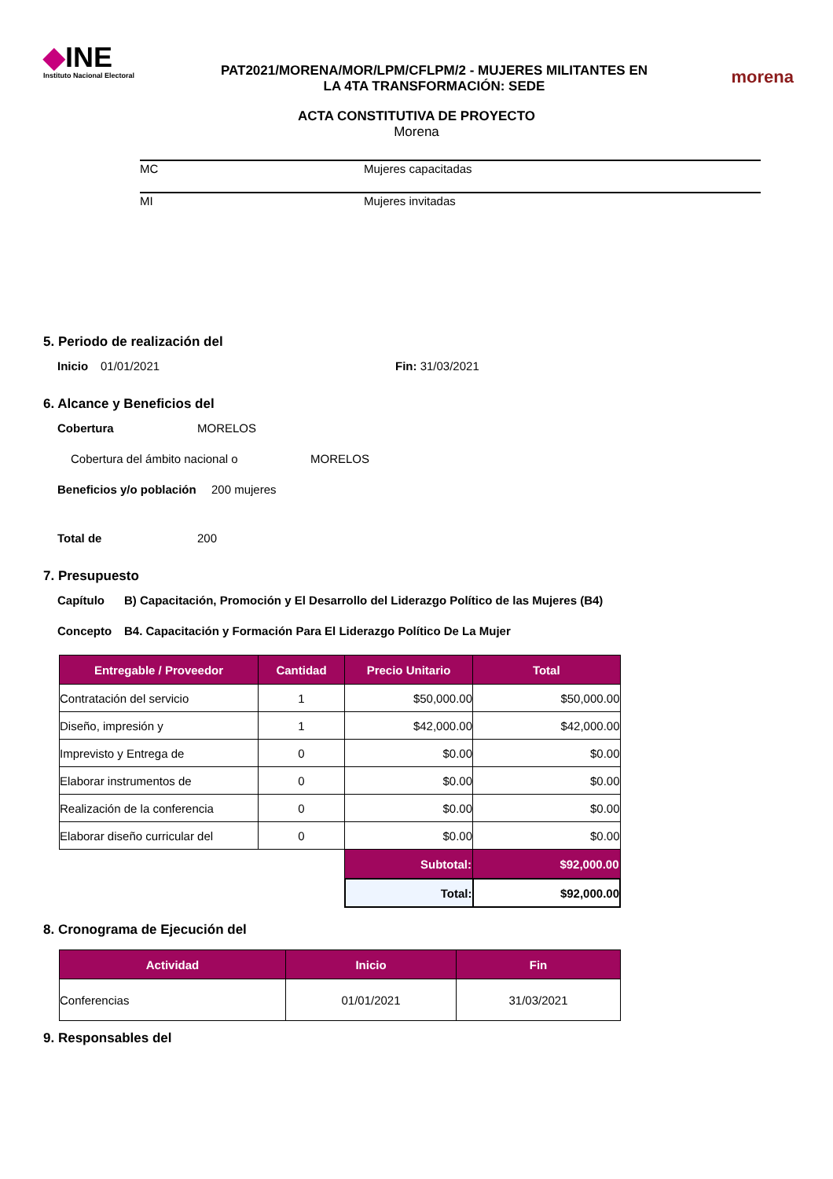◆INE
Instituto Nacional Electoral
PAT2021/MORENA/MOR/LPM/CFLPM/2 - MUJERES MILITANTES EN
LA 4TA TRANSFORMACIÓN: SEDE
morena
ACTA CONSTITUTIVA DE PROYECTO
Morena
MC Mujeres capacitadas
MI Mujeres invitadas
5. Periodo de realización del
Inicio 01/01/2021 Fin: 31/03/2021
6. Alcance y Beneficios del
Cobertura MORELOS
Cobertura del ámbito nacional o MORELOS
Beneficios y/o población 200 mujeres
Total de 200
7. Presupuesto
Capítulo B) Capacitación, Promoción y El Desarrollo del Liderazgo Político de las Mujeres (B4)
Concepto B4. Capacitación y Formación Para El Liderazgo Político De La Mujer
| Entregable / Proveedor | Cantidad | Precio Unitario | Total |
| --- | --- | --- | --- |
| Contratación del servicio | 1 | $50,000.00 | $50,000.00 |
| Diseño, impresión y | 1 | $42,000.00 | $42,000.00 |
| Imprevisto y Entrega de | 0 | $0.00 | $0.00 |
| Elaborar instrumentos de | 0 | $0.00 | $0.00 |
| Realización de la conferencia | 0 | $0.00 | $0.00 |
| Elaborar diseño curricular del | 0 | $0.00 | $0.00 |
| | | Subtotal: | $92,000.00 |
| | | Total: | $92,000.00 |
8. Cronograma de Ejecución del
| Actividad | Inicio | Fin |
| --- | --- | --- |
| Conferencias | 01/01/2021 | 31/03/2021 |
9. Responsables del